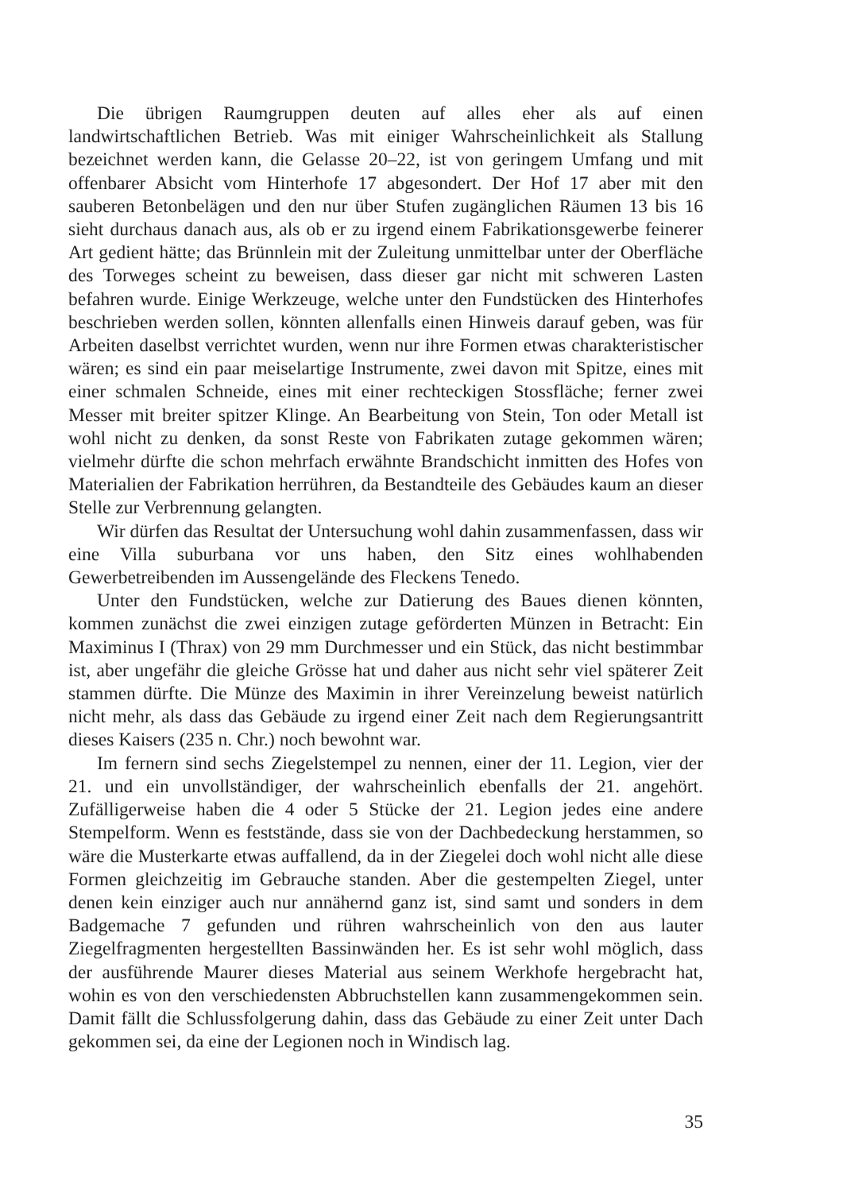Die übrigen Raumgruppen deuten auf alles eher als auf einen landwirtschaftlichen Betrieb. Was mit einiger Wahrscheinlichkeit als Stallung bezeichnet werden kann, die Gelasse 20–22, ist von geringem Umfang und mit offenbarer Absicht vom Hinterhofe 17 abgesondert. Der Hof 17 aber mit den sauberen Betonbelägen und den nur über Stufen zugänglichen Räumen 13 bis 16 sieht durchaus danach aus, als ob er zu irgend einem Fabrikationsgewerbe feinerer Art gedient hätte; das Brünnlein mit der Zuleitung unmittelbar unter der Oberfläche des Torweges scheint zu beweisen, dass dieser gar nicht mit schweren Lasten befahren wurde. Einige Werkzeuge, welche unter den Fundstücken des Hinterhofes beschrieben werden sollen, könnten allenfalls einen Hinweis darauf geben, was für Arbeiten daselbst verrichtet wurden, wenn nur ihre Formen etwas charakteristischer wären; es sind ein paar meiselartige Instrumente, zwei davon mit Spitze, eines mit einer schmalen Schneide, eines mit einer rechteckigen Stossfläche; ferner zwei Messer mit breiter spitzer Klinge. An Bearbeitung von Stein, Ton oder Metall ist wohl nicht zu denken, da sonst Reste von Fabrikaten zutage gekommen wären; vielmehr dürfte die schon mehrfach erwähnte Brandschicht inmitten des Hofes von Materialien der Fabrikation herrühren, da Bestandteile des Gebäudes kaum an dieser Stelle zur Verbrennung gelangten.
Wir dürfen das Resultat der Untersuchung wohl dahin zusammenfassen, dass wir eine Villa suburbana vor uns haben, den Sitz eines wohlhabenden Gewerbetreibenden im Aussengelände des Fleckens Tenedo.
Unter den Fundstücken, welche zur Datierung des Baues dienen könnten, kommen zunächst die zwei einzigen zutage geförderten Münzen in Betracht: Ein Maximinus I (Thrax) von 29 mm Durchmesser und ein Stück, das nicht bestimmbar ist, aber ungefähr die gleiche Grösse hat und daher aus nicht sehr viel späterer Zeit stammen dürfte. Die Münze des Maximin in ihrer Vereinzelung beweist natürlich nicht mehr, als dass das Gebäude zu irgend einer Zeit nach dem Regierungsantritt dieses Kaisers (235 n. Chr.) noch bewohnt war.
Im fernern sind sechs Ziegelstempel zu nennen, einer der 11. Legion, vier der 21. und ein unvollständiger, der wahrscheinlich ebenfalls der 21. angehört. Zufälligerweise haben die 4 oder 5 Stücke der 21. Legion jedes eine andere Stempelform. Wenn es feststände, dass sie von der Dachbedeckung herstammen, so wäre die Musterkarte etwas auffallend, da in der Ziegelei doch wohl nicht alle diese Formen gleichzeitig im Gebrauche standen. Aber die gestempelten Ziegel, unter denen kein einziger auch nur annähernd ganz ist, sind samt und sonders in dem Badgemache 7 gefunden und rühren wahrscheinlich von den aus lauter Ziegelfragmenten hergestellten Bassinwänden her. Es ist sehr wohl möglich, dass der ausführende Maurer dieses Material aus seinem Werkhofe hergebracht hat, wohin es von den verschiedensten Abbruchstellen kann zusammengekommen sein. Damit fällt die Schlussfolgerung dahin, dass das Gebäude zu einer Zeit unter Dach gekommen sei, da eine der Legionen noch in Windisch lag.
35